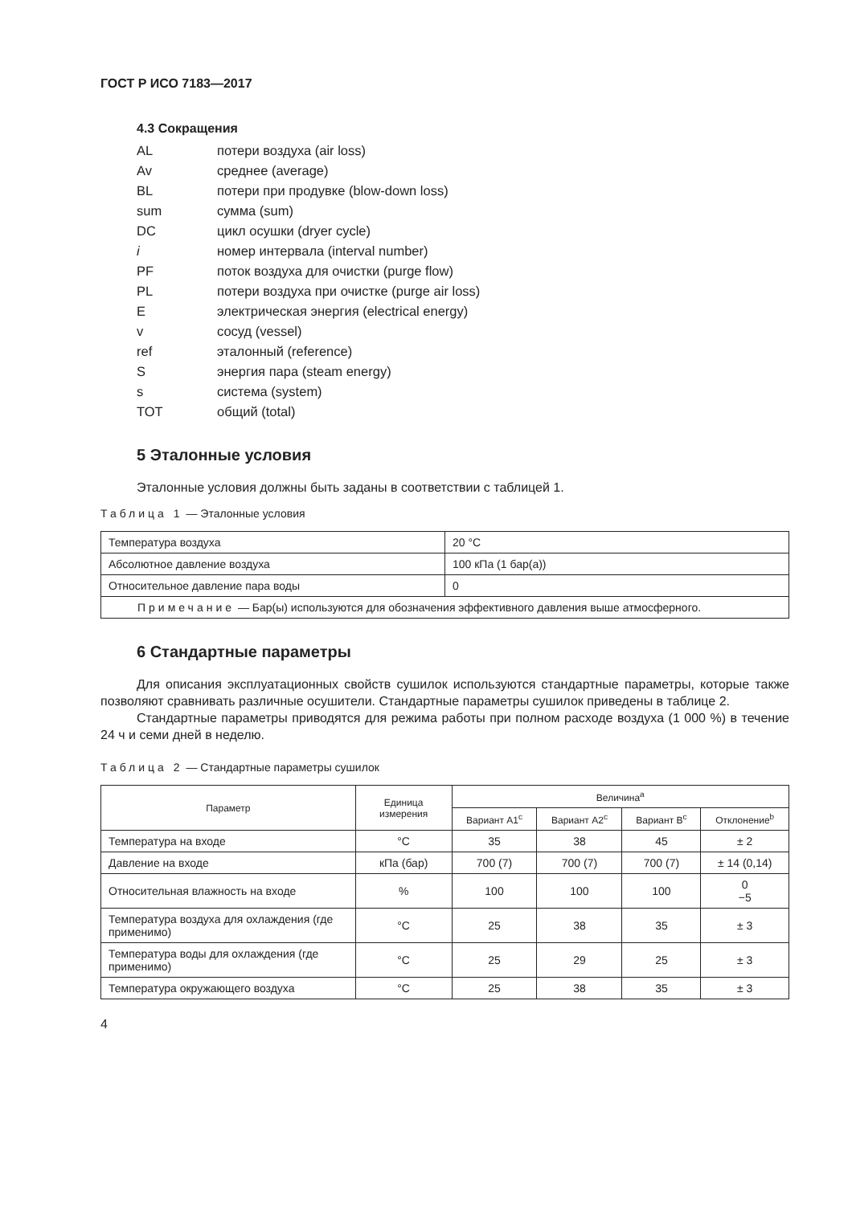ГОСТ Р ИСО 7183—2017
4.3 Сокращения
| AL | потери воздуха (air loss) |
| Av | среднее (average) |
| BL | потери при продувке (blow-down loss) |
| sum | сумма (sum) |
| DC | цикл осушки (dryer cycle) |
| i | номер интервала (interval number) |
| PF | поток воздуха для очистки (purge flow) |
| PL | потери воздуха при очистке (purge air loss) |
| E | электрическая энергия (electrical energy) |
| v | сосуд (vessel) |
| ref | эталонный (reference) |
| S | энергия пара (steam energy) |
| s | система (system) |
| TOT | общий (total) |
5 Эталонные условия
Эталонные условия должны быть заданы в соответствии с таблицей 1.
Таблица 1 — Эталонные условия
| Температура воздуха | 20 °C |
| Абсолютное давление воздуха | 100 кПа (1 бар(а)) |
| Относительное давление пара воды | 0 |
| Примечание — Бар(ы) используются для обозначения эффективного давления выше атмосферного. | |
6 Стандартные параметры
Для описания эксплуатационных свойств сушилок используются стандартные параметры, кото­рые также позволяют сравнивать различные осушители. Стандартные параметры сушилок приведены в таблице 2.
Стандартные параметры приводятся для режима работы при полном расходе воздуха (1 000 %) в течение 24 ч и семи дней в неделю.
Таблица 2 — Стандартные параметры сушилок
| Параметр | Единица измерения | Величина<sup>a</sup> | | | |
| --- | --- | --- | --- | --- | --- |
| | | Вариант A1<sup>c</sup> | Вариант A2<sup>c</sup> | Вариант B<sup>c</sup> | Отклонение<sup>b</sup> |
| Температура на входе | °C | 35 | 38 | 45 | ± 2 |
| Давление на входе | кПа (бар) | 700 (7) | 700 (7) | 700 (7) | ± 14 (0,14) |
| Относительная влажность на входе | % | 100 | 100 | 100 | 0 −5 |
| Температура воздуха для охлаждения (где применимо) | °C | 25 | 38 | 35 | ± 3 |
| Температура воды для охлаждения (где применимо) | °C | 25 | 29 | 25 | ± 3 |
| Температура окружающего воздуха | °C | 25 | 38 | 35 | ± 3 |
4